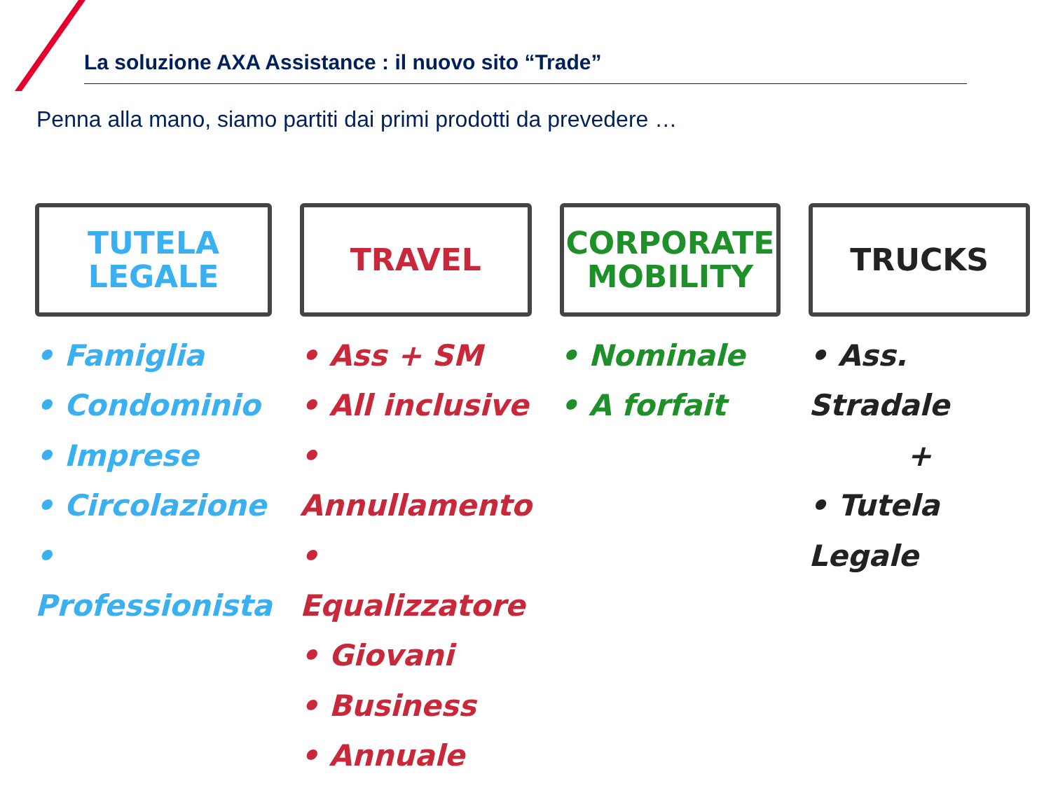La soluzione AXA Assistance : il nuovo sito “Trade”
Penna alla mano, siamo partiti dai primi prodotti da prevedere …
TUTELA
LEGALE
• Famiglia
• Condominio
• Imprese
• Circolazione
• Professionista
TRAVEL
• Ass + SM
• All inclusive
• Annullamento
• Equalizzatore
• Giovani
• Business
• Annuale
CORPORATE
MOBILITY
• Nominale
• A forfait
TRUCKS
• Ass. Stradale
+
• Tutela Legale